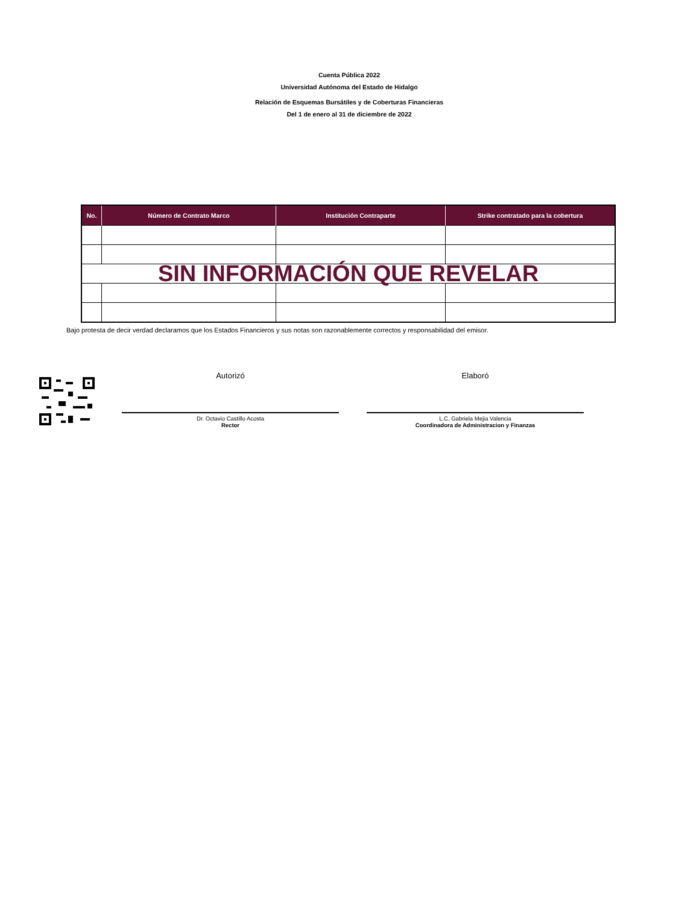Cuenta Pública 2022
Universidad Autónoma del Estado de Hidalgo
Relación de Esquemas Bursátiles y de Coberturas Financieras
Del 1 de enero al 31 de diciembre de 2022
| No. | Número de Contrato Marco | Institución Contraparte | Strike contratado para la cobertura |
| --- | --- | --- | --- |
| SIN INFORMACIÓN QUE REVELAR | | | |
Bajo protesta de decir verdad declaramos que los Estados Financieros y sus notas son razonablemente correctos y responsabilidad del emisor.
Autorizó
Dr. Octavio Castillo Acosta
Rector
Elaboró
L.C. Gabriela Mejia Valencia
Coordinadora de Administracion y Finanzas